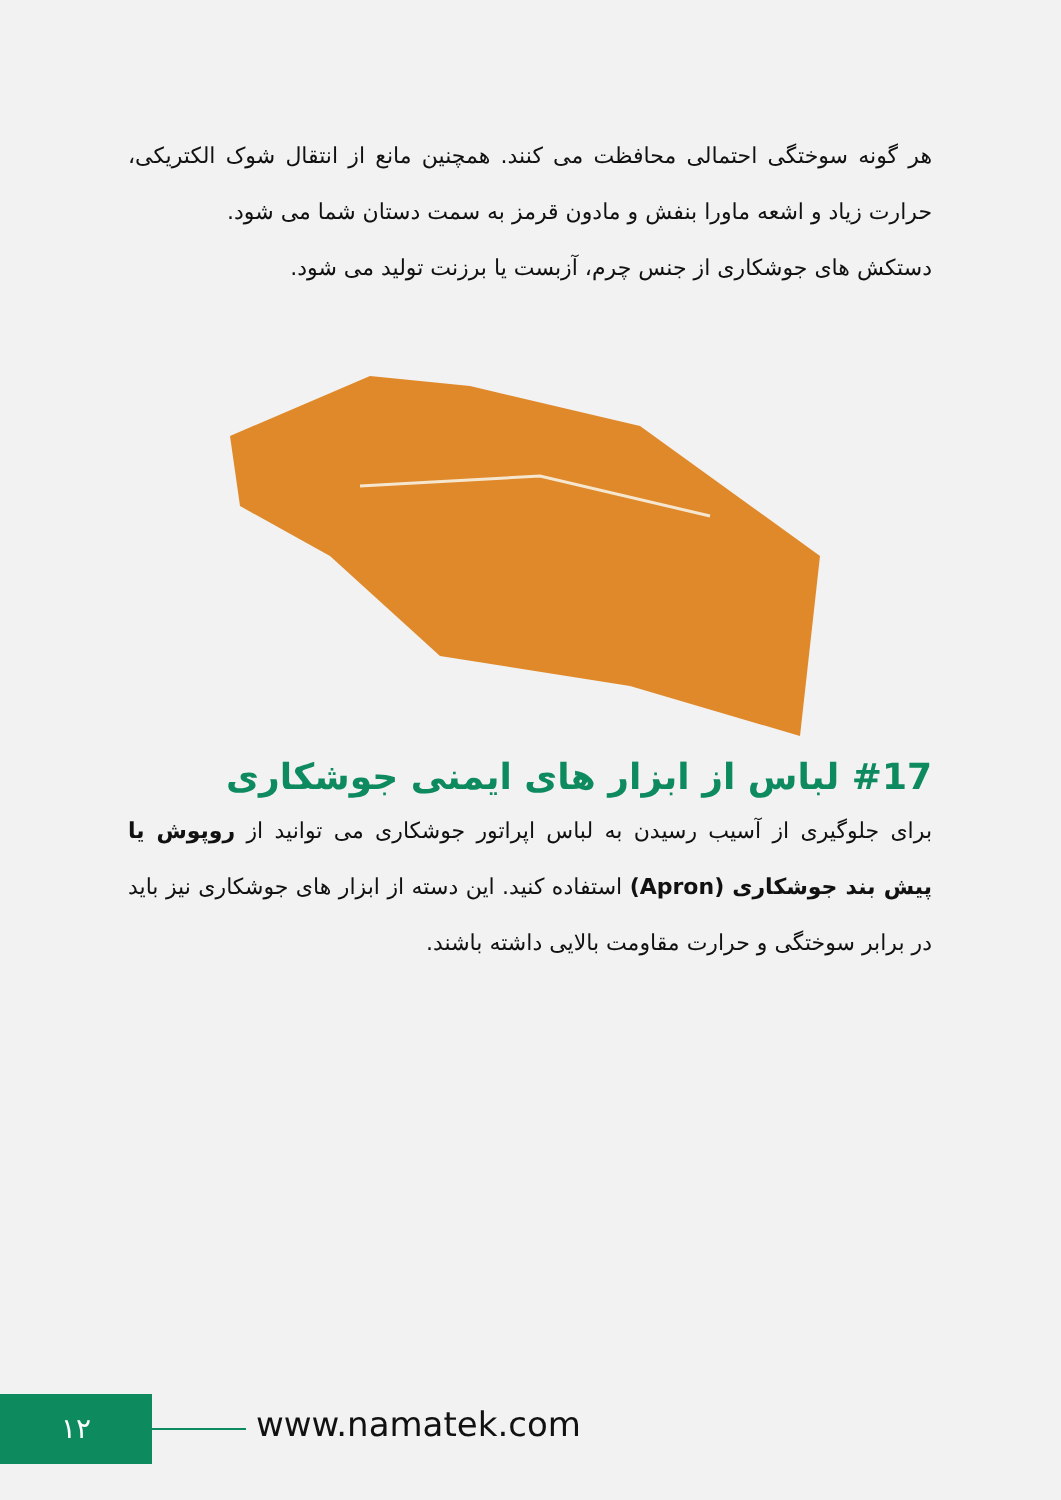هر گونه سوختگی احتمالی محافظت می کنند. همچنین مانع از انتقال شوک الکتریکی، حرارت زیاد و اشعه ماورا بنفش و مادون قرمز به سمت دستان شما می شود.
دستکش های جوشکاری از جنس چرم، آزبست یا برزنت تولید می شود.
#17 لباس از ابزار های ایمنی جوشکاری
برای جلوگیری از آسیب رسیدن به لباس اپراتور جوشکاری می توانید از روپوش یا پیش بند جوشکاری (Apron) استفاده کنید. این دسته از ابزار های جوشکاری نیز باید در برابر سوختگی و حرارت مقاومت بالایی داشته باشند.
۱۲ www.namatek.com